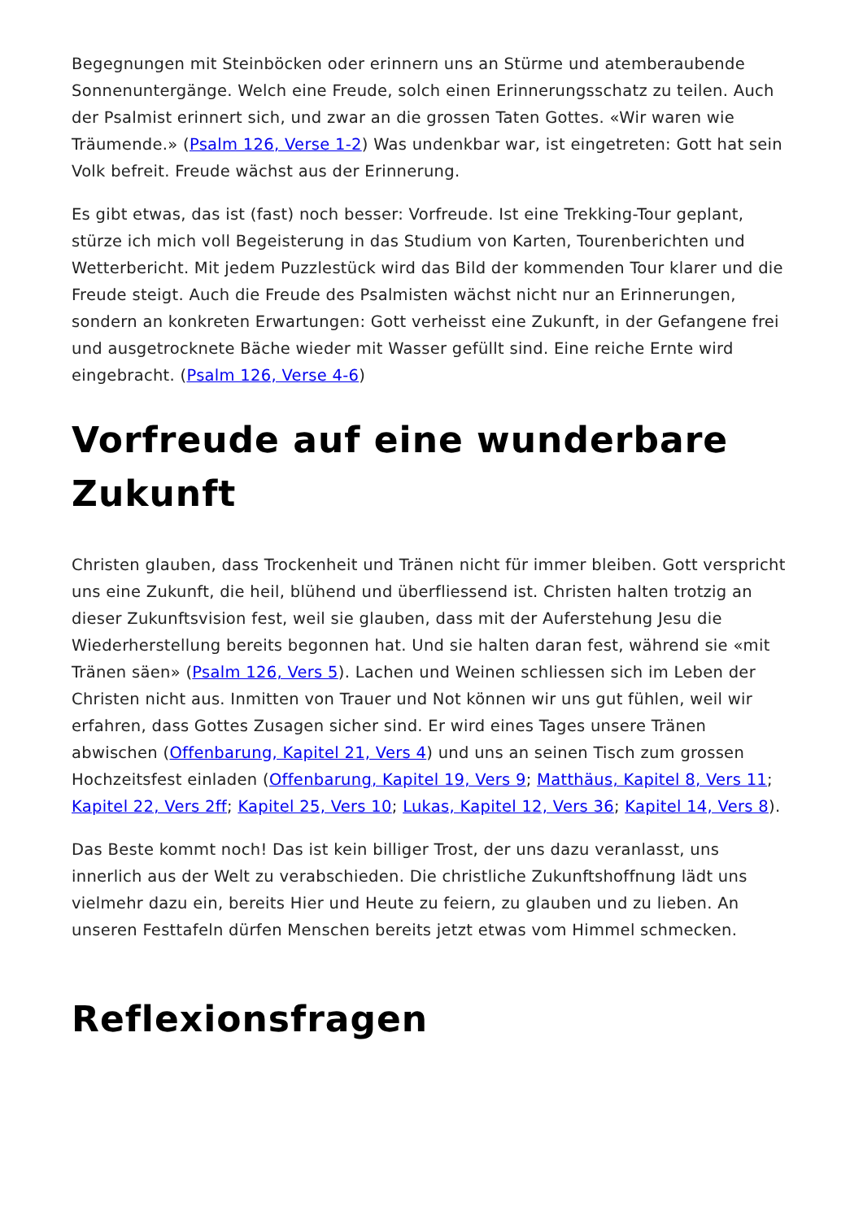Begegnungen mit Steinböcken oder erinnern uns an Stürme und atemberaubende Sonnenuntergänge. Welch eine Freude, solch einen Erinnerungsschatz zu teilen. Auch der Psalmist erinnert sich, und zwar an die grossen Taten Gottes. «Wir waren wie Träumende.» (Psalm 126, Verse 1-2) Was undenkbar war, ist eingetreten: Gott hat sein Volk befreit. Freude wächst aus der Erinnerung.
Es gibt etwas, das ist (fast) noch besser: Vorfreude. Ist eine Trekking-Tour geplant, stürze ich mich voll Begeisterung in das Studium von Karten, Tourenberichten und Wetterbericht. Mit jedem Puzzlestück wird das Bild der kommenden Tour klarer und die Freude steigt. Auch die Freude des Psalmisten wächst nicht nur an Erinnerungen, sondern an konkreten Erwartungen: Gott verheisst eine Zukunft, in der Gefangene frei und ausgetrocknete Bäche wieder mit Wasser gefüllt sind. Eine reiche Ernte wird eingebracht. (Psalm 126, Verse 4-6)
Vorfreude auf eine wunderbare Zukunft
Christen glauben, dass Trockenheit und Tränen nicht für immer bleiben. Gott verspricht uns eine Zukunft, die heil, blühend und überfliessend ist. Christen halten trotzig an dieser Zukunftsvision fest, weil sie glauben, dass mit der Auferstehung Jesu die Wiederherstellung bereits begonnen hat. Und sie halten daran fest, während sie «mit Tränen säen» (Psalm 126, Vers 5). Lachen und Weinen schliessen sich im Leben der Christen nicht aus. Inmitten von Trauer und Not können wir uns gut fühlen, weil wir erfahren, dass Gottes Zusagen sicher sind. Er wird eines Tages unsere Tränen abwischen (Offenbarung, Kapitel 21, Vers 4) und uns an seinen Tisch zum grossen Hochzeitsfest einladen (Offenbarung, Kapitel 19, Vers 9; Matthäus, Kapitel 8, Vers 11; Kapitel 22, Vers 2ff; Kapitel 25, Vers 10; Lukas, Kapitel 12, Vers 36; Kapitel 14, Vers 8).
Das Beste kommt noch! Das ist kein billiger Trost, der uns dazu veranlasst, uns innerlich aus der Welt zu verabschieden. Die christliche Zukunftshoffnung lädt uns vielmehr dazu ein, bereits Hier und Heute zu feiern, zu glauben und zu lieben. An unseren Festtafeln dürfen Menschen bereits jetzt etwas vom Himmel schmecken.
Reflexionsfragen